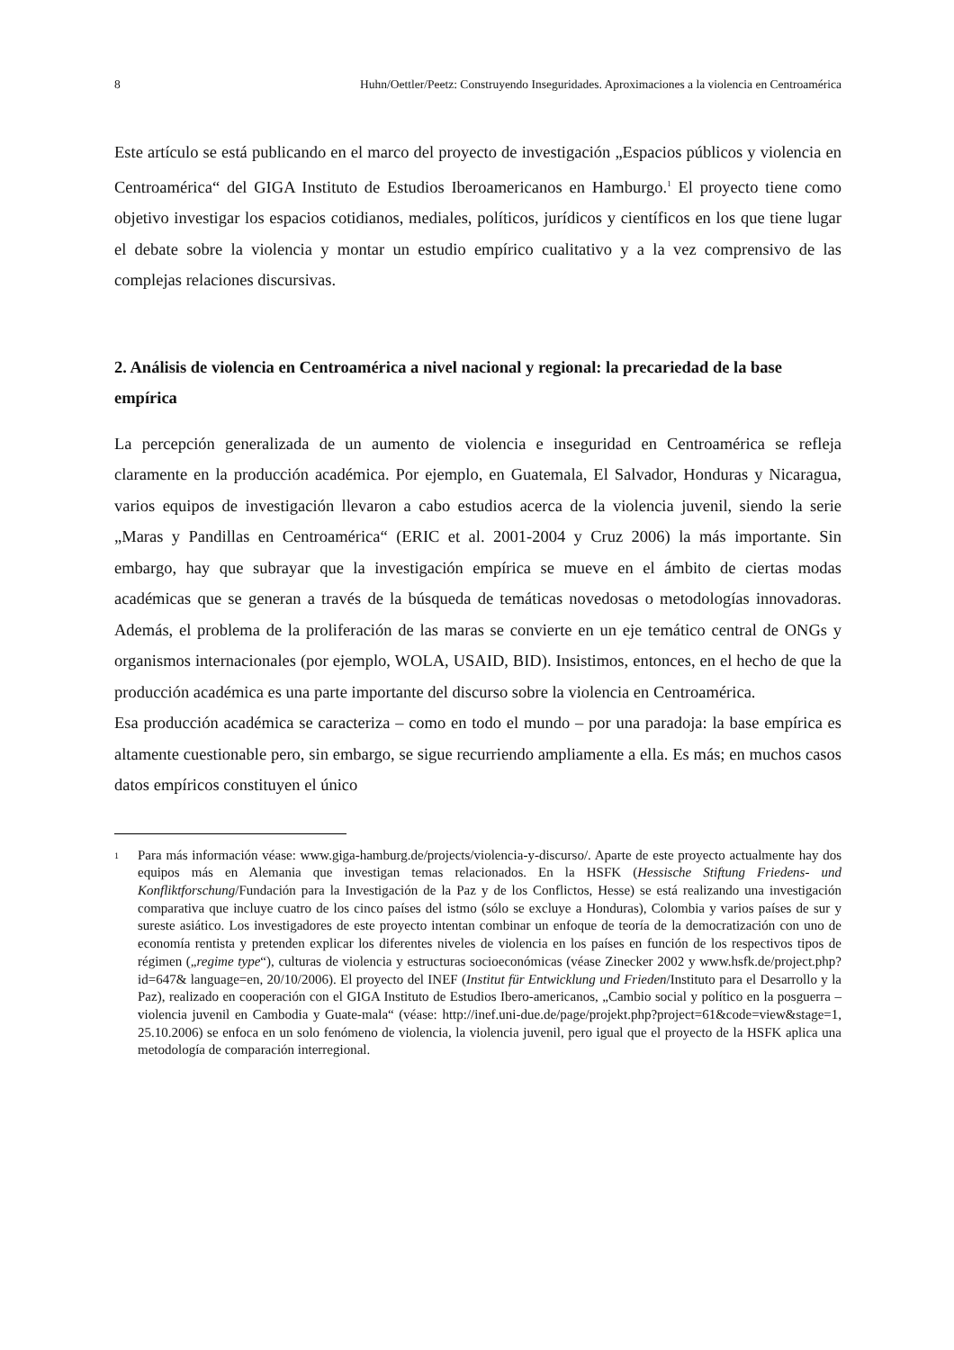8 Huhn/Oettler/Peetz: Construyendo Inseguridades. Aproximaciones a la violencia en Centroamérica
Este artículo se está publicando en el marco del proyecto de investigación „Espacios públicos y violencia en Centroamérica“ del GIGA Instituto de Estudios Iberoamericanos en Hamburgo.<sup>1</sup> El proyecto tiene como objetivo investigar los espacios cotidianos, mediales, políticos, jurídicos y científicos en los que tiene lugar el debate sobre la violencia y montar un estudio empírico cualitativo y a la vez comprensivo de las complejas relaciones discursivas.
2. Análisis de violencia en Centroamérica a nivel nacional y regional: la precariedad de la base empírica
La percepción generalizada de un aumento de violencia e inseguridad en Centroamérica se refleja claramente en la producción académica. Por ejemplo, en Guatemala, El Salvador, Honduras y Nicaragua, varios equipos de investigación llevaron a cabo estudios acerca de la violencia juvenil, siendo la serie „Maras y Pandillas en Centroamérica“ (ERIC et al. 2001-2004 y Cruz 2006) la más importante. Sin embargo, hay que subrayar que la investigación empírica se mueve en el ámbito de ciertas modas académicas que se generan a través de la búsqueda de temáticas novedosas o metodologías innovadoras. Además, el problema de la proliferación de las maras se convierte en un eje temático central de ONGs y organismos internacionales (por ejemplo, WOLA, USAID, BID). Insistimos, entonces, en el hecho de que la producción académica es una parte importante del discurso sobre la violencia en Centroamérica.
Esa producción académica se caracteriza – como en todo el mundo – por una paradoja: la base empírica es altamente cuestionable pero, sin embargo, se sigue recurriendo ampliamente a ella. Es más; en muchos casos datos empíricos constituyen el único
1 Para más información véase: www.giga-hamburg.de/projects/violencia-y-discurso/. Aparte de este proyecto actualmente hay dos equipos más en Alemania que investigan temas relacionados. En la HSFK (Hessische Stiftung Friedens- und Konfliktforschung/Fundación para la Investigación de la Paz y de los Conflictos, Hesse) se está realizando una investigación comparativa que incluye cuatro de los cinco países del istmo (sólo se excluye a Honduras), Colombia y varios países de sur y sureste asiático. Los investigadores de este proyecto intentan combinar un enfoque de teoría de la democratización con uno de economía rentista y pretenden explicar los diferentes niveles de violencia en los países en función de los respectivos tipos de régimen („regime type“), culturas de violencia y estructuras socioeconómicas (véase Zinecker 2002 y www.hsfk.de/project.php?id=647& language=en, 20/10/2006). El proyecto del INEF (Institut für Entwicklung und Frieden/Instituto para el Desarrollo y la Paz), realizado en cooperación con el GIGA Instituto de Estudios Ibero-americanos, „Cambio social y político en la posguerra – violencia juvenil en Cambodia y Guate-mala“ (véase: http://inef.uni-due.de/page/projekt.php?project=61&code=view&stage=1, 25.10.2006) se enfoca en un solo fenómeno de violencia, la violencia juvenil, pero igual que el proyecto de la HSFK aplica una metodología de comparación interregional.